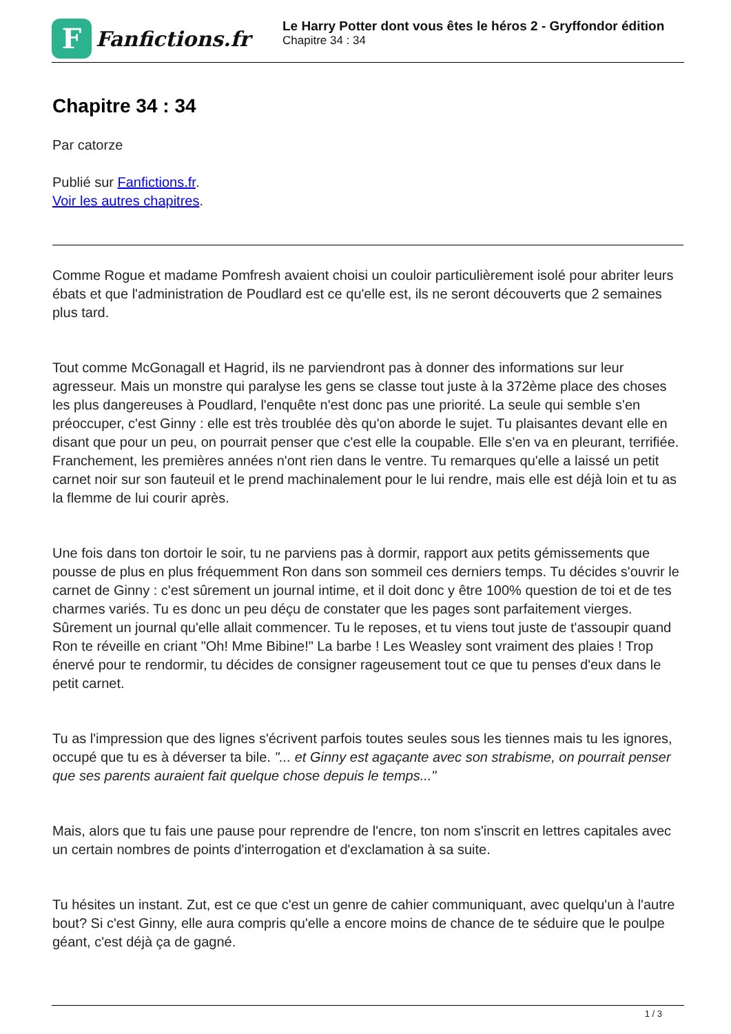F
Fanfictions.fr
Le Harry Potter dont vous êtes le héros 2 - Gryffondor édition
Chapitre 34 : 34
Chapitre 34 : 34
Par catorze
Publié sur Fanfictions.fr.
Voir les autres chapitres.
Comme Rogue et madame Pomfresh avaient choisi un couloir particulièrement isolé pour abriter leurs ébats et que l'administration de Poudlard est ce qu'elle est, ils ne seront découverts que 2 semaines plus tard.
Tout comme McGonagall et Hagrid, ils ne parviendront pas à donner des informations sur leur agresseur. Mais un monstre qui paralyse les gens se classe tout juste à la 372ème place des choses les plus dangereuses à Poudlard, l'enquête n'est donc pas une priorité. La seule qui semble s'en préoccuper, c'est Ginny : elle est très troublée dès qu'on aborde le sujet. Tu plaisantes devant elle en disant que pour un peu, on pourrait penser que c'est elle la coupable. Elle s'en va en pleurant, terrifiée. Franchement, les premières années n'ont rien dans le ventre. Tu remarques qu'elle a laissé un petit carnet noir sur son fauteuil et le prend machinalement pour le lui rendre, mais elle est déjà loin et tu as la flemme de lui courir après.
Une fois dans ton dortoir le soir, tu ne parviens pas à dormir, rapport aux petits gémissements que pousse de plus en plus fréquemment Ron dans son sommeil ces derniers temps. Tu décides s'ouvrir le carnet de Ginny : c'est sûrement un journal intime, et il doit donc y être 100% question de toi et de tes charmes variés. Tu es donc un peu déçu de constater que les pages sont parfaitement vierges. Sûrement un journal qu'elle allait commencer. Tu le reposes, et tu viens tout juste de t'assoupir quand Ron te réveille en criant "Oh! Mme Bibine!" La barbe ! Les Weasley sont vraiment des plaies ! Trop énervé pour te rendormir, tu décides de consigner rageusement tout ce que tu penses d'eux dans le petit carnet.
Tu as l'impression que des lignes s'écrivent parfois toutes seules sous les tiennes mais tu les ignores, occupé que tu es à déverser ta bile. "... et Ginny est agaçante avec son strabisme, on pourrait penser que ses parents auraient fait quelque chose depuis le temps..."
Mais, alors que tu fais une pause pour reprendre de l'encre, ton nom s'inscrit en lettres capitales avec un certain nombres de points d'interrogation et d'exclamation à sa suite.
Tu hésites un instant. Zut, est ce que c'est un genre de cahier communiquant, avec quelqu'un à l'autre bout? Si c'est Ginny, elle aura compris qu'elle a encore moins de chance de te séduire que le poulpe géant, c'est déjà ça de gagné.
1 / 3